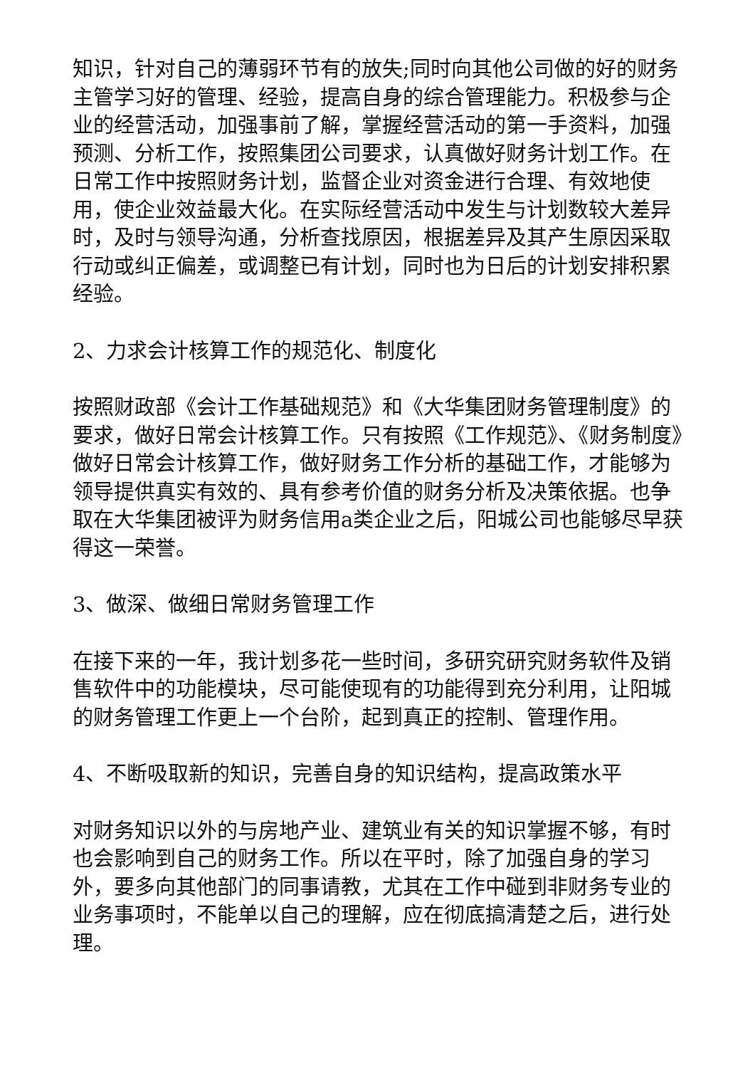知识，针对自己的薄弱环节有的放失;同时向其他公司做的好的财务主管学习好的管理、经验，提高自身的综合管理能力。积极参与企业的经营活动，加强事前了解，掌握经营活动的第一手资料，加强预测、分析工作，按照集团公司要求，认真做好财务计划工作。在日常工作中按照财务计划，监督企业对资金进行合理、有效地使用，使企业效益最大化。在实际经营活动中发生与计划数较大差异时，及时与领导沟通，分析查找原因，根据差异及其产生原因采取行动或纠正偏差，或调整已有计划，同时也为日后的计划安排积累经验。
2、力求会计核算工作的规范化、制度化
按照财政部《会计工作基础规范》和《大华集团财务管理制度》的要求，做好日常会计核算工作。只有按照《工作规范》、《财务制度》做好日常会计核算工作，做好财务工作分析的基础工作，才能够为领导提供真实有效的、具有参考价值的财务分析及决策依据。也争取在大华集团被评为财务信用a类企业之后，阳城公司也能够尽早获得这一荣誉。
3、做深、做细日常财务管理工作
在接下来的一年，我计划多花一些时间，多研究研究财务软件及销售软件中的功能模块，尽可能使现有的功能得到充分利用，让阳城的财务管理工作更上一个台阶，起到真正的控制、管理作用。
4、不断吸取新的知识，完善自身的知识结构，提高政策水平
对财务知识以外的与房地产业、建筑业有关的知识掌握不够，有时也会影响到自己的财务工作。所以在平时，除了加强自身的学习外，要多向其他部门的同事请教，尤其在工作中碰到非财务专业的业务事项时，不能单以自己的理解，应在彻底搞清楚之后，进行处理。